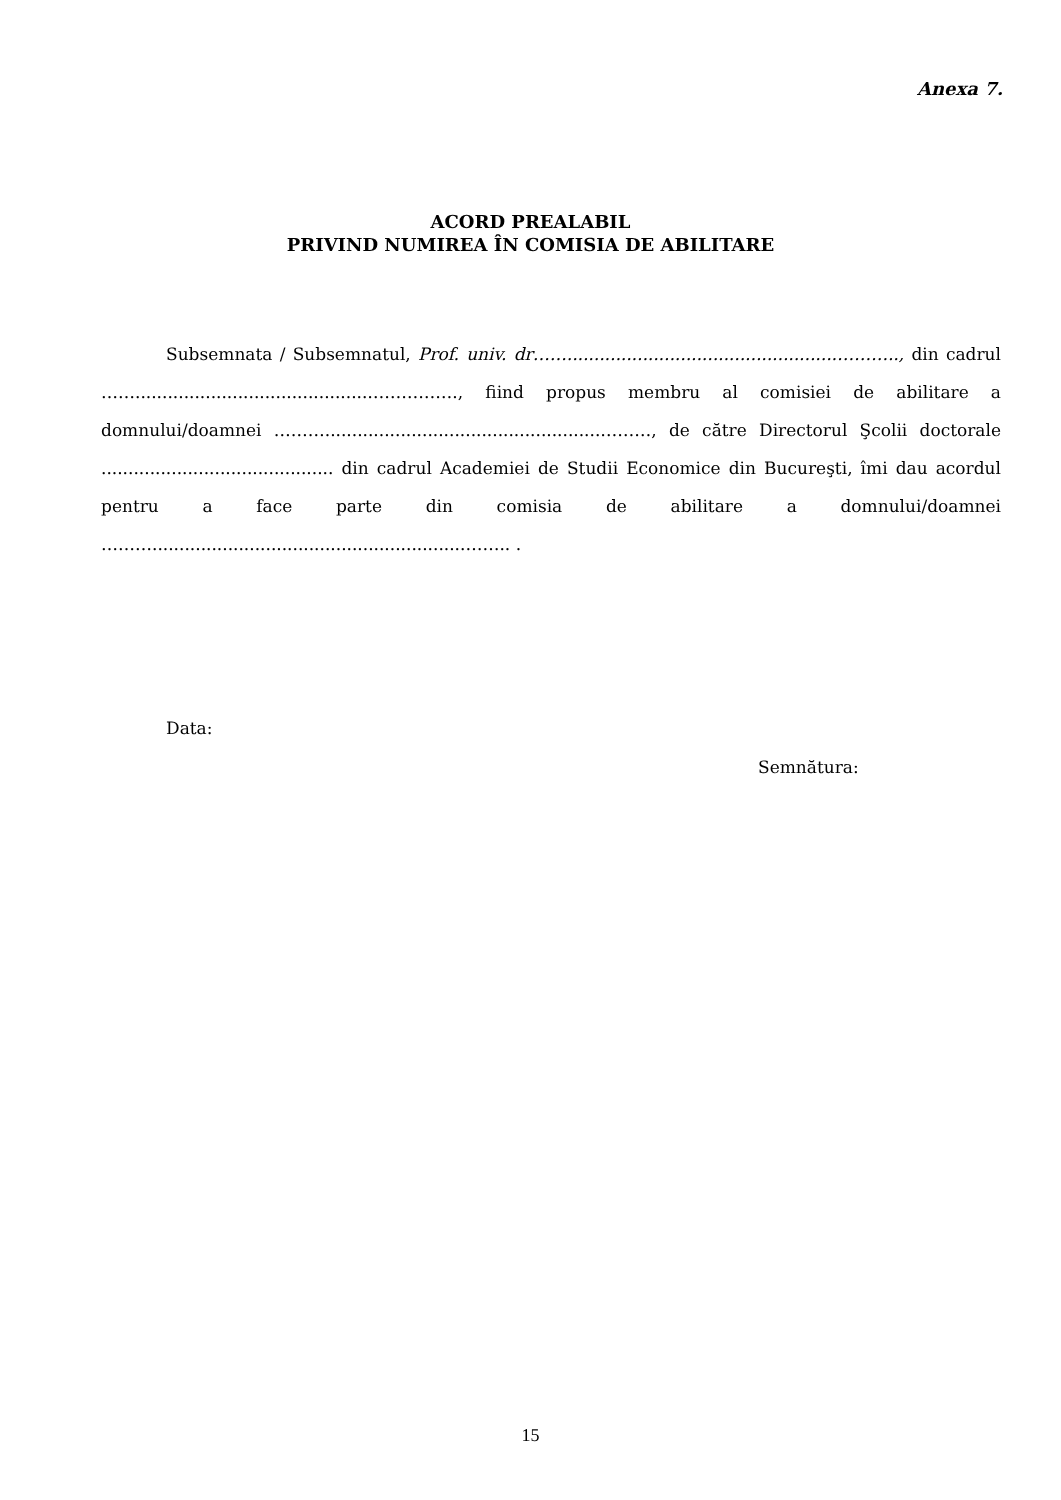Anexa 7.
ACORD PREALABIL
PRIVIND NUMIREA ÎN COMISIA DE ABILITARE
Subsemnata / Subsemnatul, Prof. univ. dr……..................................................……….., din cadrul ……...........................................……………., fiind propus membru al comisiei de abilitare a domnului/doamnei ………...................................................………, de către Directorul Şcolii doctorale ........................................... din cadrul Academiei de Studii Economice din Bucureşti, îmi dau acordul pentru a face parte din comisia de abilitare a domnului/doamnei ………..........................................................…….. .
Data:
Semnătura:
15